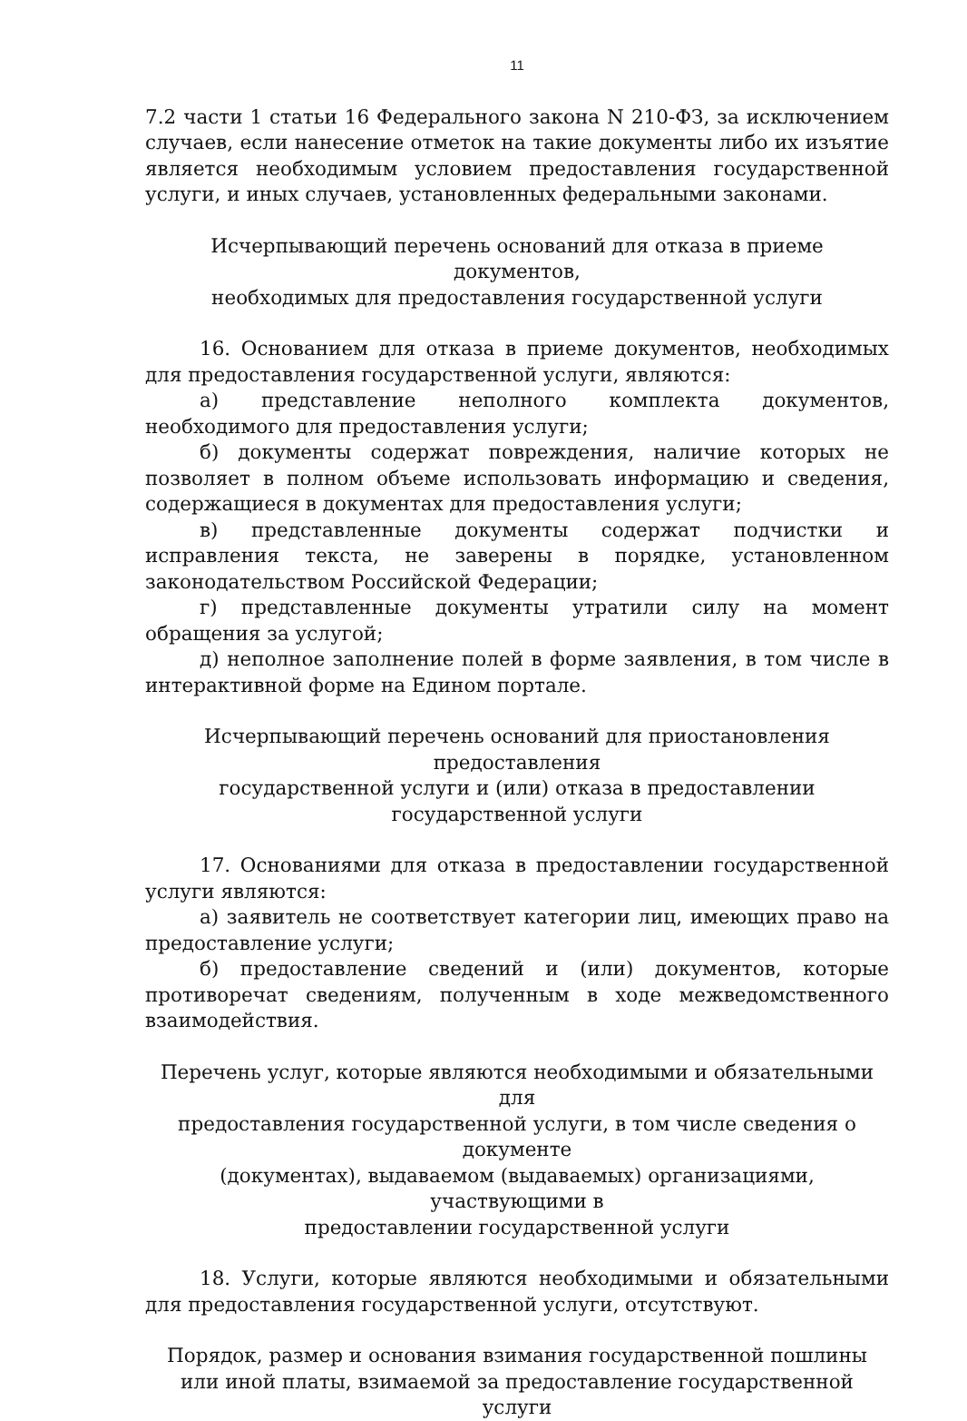11
7.2 части 1 статьи 16 Федерального закона N 210-ФЗ, за исключением случаев, если нанесение отметок на такие документы либо их изъятие является необходимым условием предоставления государственной услуги, и иных случаев, установленных федеральными законами.
Исчерпывающий перечень оснований для отказа в приеме документов,
необходимых для предоставления государственной услуги
16. Основанием для отказа в приеме документов, необходимых для предоставления государственной услуги, являются:
а) представление неполного комплекта документов, необходимого для предоставления услуги;
б) документы содержат повреждения, наличие которых не позволяет в полном объеме использовать информацию и сведения, содержащиеся в документах для предоставления услуги;
в) представленные документы содержат подчистки и исправления текста, не заверены в порядке, установленном законодательством Российской Федерации;
г) представленные документы утратили силу на момент обращения за услугой;
д) неполное заполнение полей в форме заявления, в том числе в интерактивной форме на Едином портале.
Исчерпывающий перечень оснований для приостановления предоставления
государственной услуги и (или) отказа в предоставлении
государственной услуги
17. Основаниями для отказа в предоставлении государственной услуги являются:
а) заявитель не соответствует категории лиц, имеющих право на предоставление услуги;
б) предоставление сведений и (или) документов, которые противоречат сведениям, полученным в ходе межведомственного взаимодействия.
Перечень услуг, которые являются необходимыми и обязательными для
предоставления государственной услуги, в том числе сведения о документе
(документах), выдаваемом (выдаваемых) организациями, участвующими в
предоставлении государственной услуги
18. Услуги, которые являются необходимыми и обязательными для предоставления государственной услуги, отсутствуют.
Порядок, размер и основания взимания государственной пошлины
или иной платы, взимаемой за предоставление государственной услуги